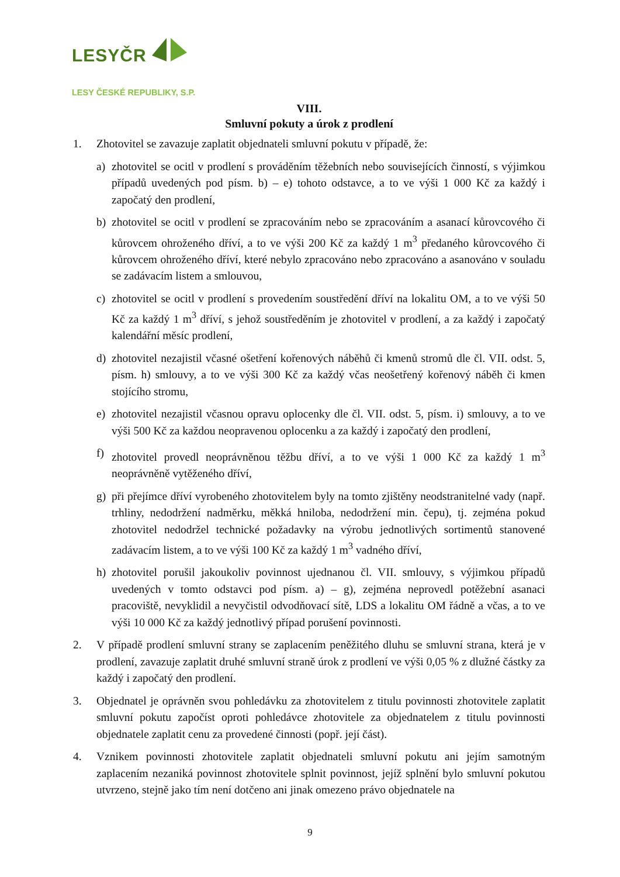LESYČR
LESY ČESKÉ REPUBLIKY, S.P.
VIII.
Smluvní pokuty a úrok z prodlení
1. Zhotovitel se zavazuje zaplatit objednateli smluvní pokutu v případě, že:
a) zhotovitel se ocitl v prodlení s prováděním těžebních nebo souvisejících činností, s výjimkou případů uvedených pod písm. b) – e) tohoto odstavce, a to ve výši 1 000 Kč za každý i započatý den prodlení,
b) zhotovitel se ocitl v prodlení se zpracováním nebo se zpracováním a asanací kůrovcového či kůrovcem ohroženého dříví, a to ve výši 200 Kč za každý 1 m<sup>3</sup> předaného kůrovcového či kůrovcem ohroženého dříví, které nebylo zpracováno nebo zpracováno a asanováno v souladu se zadávacím listem a smlouvou,
c) zhotovitel se ocitl v prodlení s provedením soustředění dříví na lokalitu OM, a to ve výši 50 Kč za každý 1 m<sup>3</sup> dříví, s jehož soustředěním je zhotovitel v prodlení, a za každý i započatý kalendářní měsíc prodlení,
d) zhotovitel nezajistil včasné ošetření kořenových náběhů či kmenů stromů dle čl. VII. odst. 5, písm. h) smlouvy, a to ve výši 300 Kč za každý včas neošetřený kořenový náběh či kmen stojícího stromu,
e) zhotovitel nezajistil včasnou opravu oplocenky dle čl. VII. odst. 5, písm. i) smlouvy, a to ve výši 500 Kč za každou neopravenou oplocenku a za každý i započatý den prodlení,
f) zhotovitel provedl neoprávněnou těžbu dříví, a to ve výši 1 000 Kč za každý 1 m<sup>3</sup> neoprávněně vytěženého dříví,
g) při přejímce dříví vyrobeného zhotovitelem byly na tomto zjištěny neodstranitelné vady (např. trhliny, nedodržení nadměrku, měkká hniloba, nedodržení min. čepu), tj. zejména pokud zhotovitel nedodržel technické požadavky na výrobu jednotlivých sortimentů stanovené zadávacím listem, a to ve výši 100 Kč za každý 1 m<sup>3</sup> vadného dříví,
h) zhotovitel porušil jakoukoliv povinnost ujednanou čl. VII. smlouvy, s výjimkou případů uvedených v tomto odstavci pod písm. a) – g), zejména neprovedl potěžební asanaci pracoviště, nevyklidil a nevyčistil odvodňovací sítě, LDS a lokalitu OM řádně a včas, a to ve výši 10 000 Kč za každý jednotlivý případ porušení povinnosti.
2. V případě prodlení smluvní strany se zaplacením peněžitého dluhu se smluvní strana, která je v prodlení, zavazuje zaplatit druhé smluvní straně úrok z prodlení ve výši 0,05 % z dlužné částky za každý i započatý den prodlení.
3. Objednatel je oprávněn svou pohledávku za zhotovitelem z titulu povinnosti zhotovitele zaplatit smluvní pokutu započíst oproti pohledávce zhotovitele za objednatelem z titulu povinnosti objednatele zaplatit cenu za provedené činnosti (popř. její část).
4. Vznikem povinnosti zhotovitele zaplatit objednateli smluvní pokutu ani jejím samotným zaplacením nezaniká povinnost zhotovitele splnit povinnost, jejíž splnění bylo smluvní pokutou utvrzeno, stejně jako tím není dotčeno ani jinak omezeno právo objednatele na
9